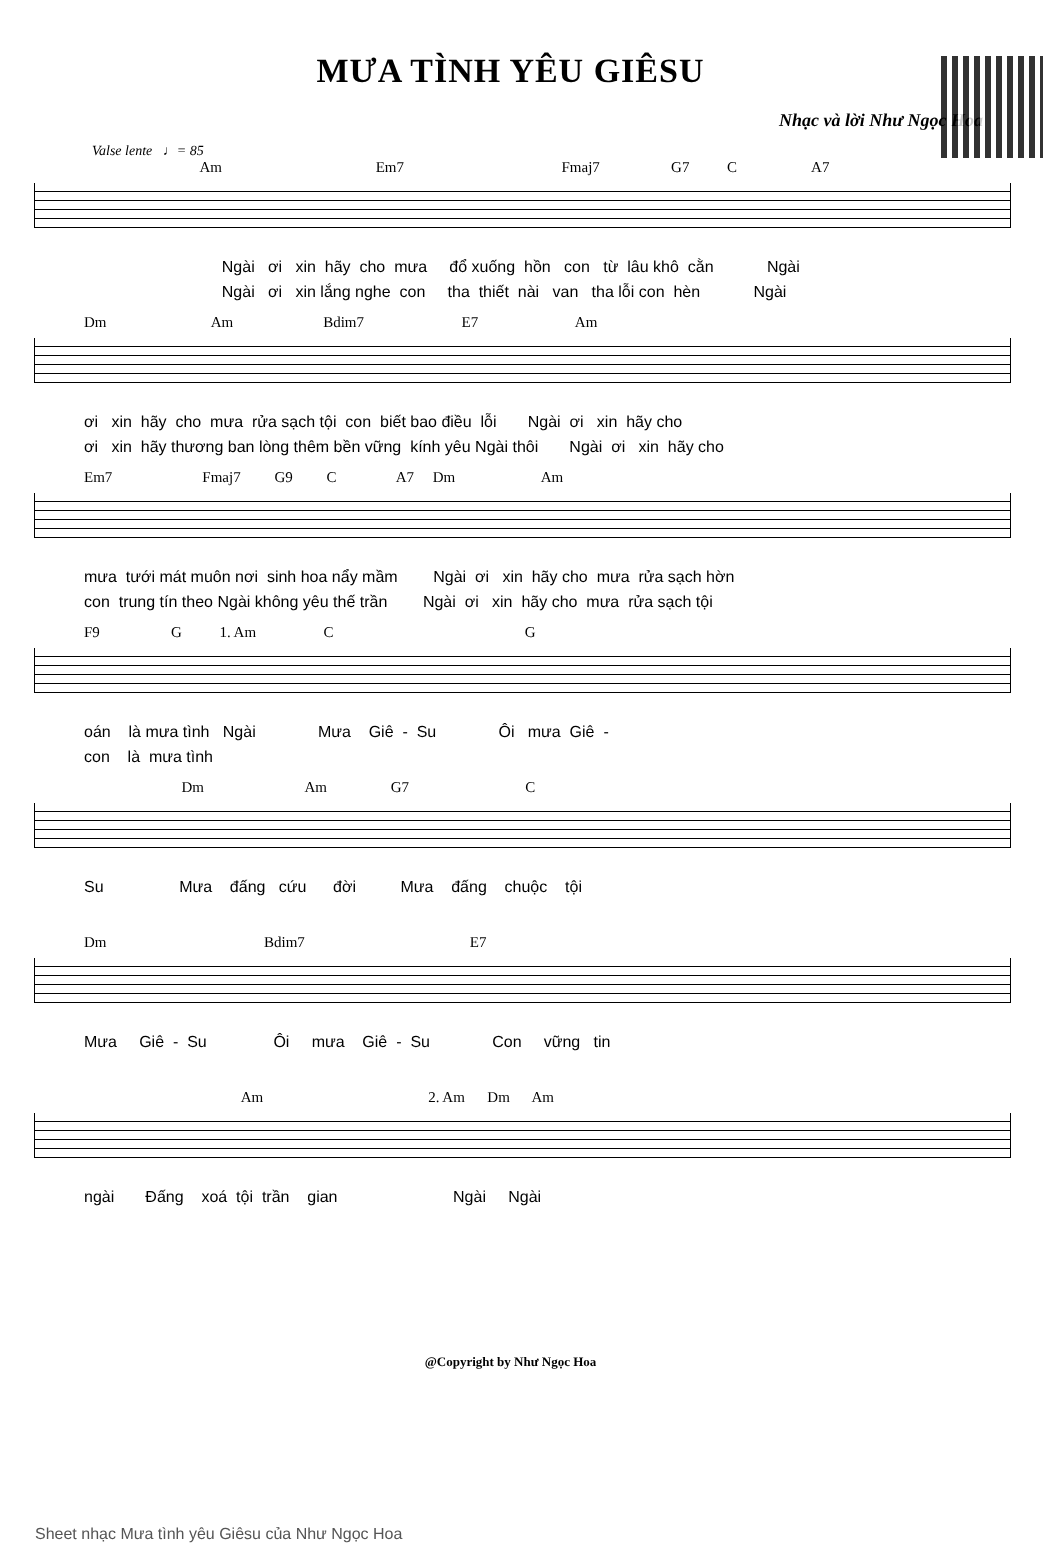MƯA TÌNH YÊU GIÊSU
Nhạc và lời Như Ngọc Hoa
Valse lente ♩= 85
Am Em7 Fmaj7 G7 C A7
Ngài ơi xin hãy cho mưa đổ xuống hồn con từ lâu khô cằn Ngài Ngài ơi xin lắng nghe con tha thiết nài van tha lỗi con hèn Ngài
Dm Am Bdim7 E7 Am
ơi xin hãy cho mưa rửa sạch tội con biết bao điều lỗi Ngài ơi xin hãy cho ơi xin hãy thương ban lòng thêm bền vững kính yêu Ngài thôi Ngài ơi xin hãy cho
Em7 Fmaj7 G9 C A7 Dm Am
mưa tưới mát muôn nơi sinh hoa nẩy mầm Ngài ơi xin hãy cho mưa rửa sạch hờn con trung tín theo Ngài không yêu thế trần Ngài ơi xin hãy cho mưa rửa sạch tội
F9 G 1. Am C G
oán là mưa tình Ngài Mưa Giê - Su Ôi mưa Giê - con là mưa tình
Dm Am G7 C
Su Mưa đấng cứu đời Mưa đấng chuộc tội
Dm Bdim7 E7
Mưa Giê - Su Ôi mưa Giê - Su Con vững tin
Am 2. Am Dm Am
ngài Đấng xoá tội trần gian Ngài Ngài
@Copyright by Như Ngọc Hoa
Sheet nhạc Mưa tình yêu Giêsu của Như Ngọc Hoa